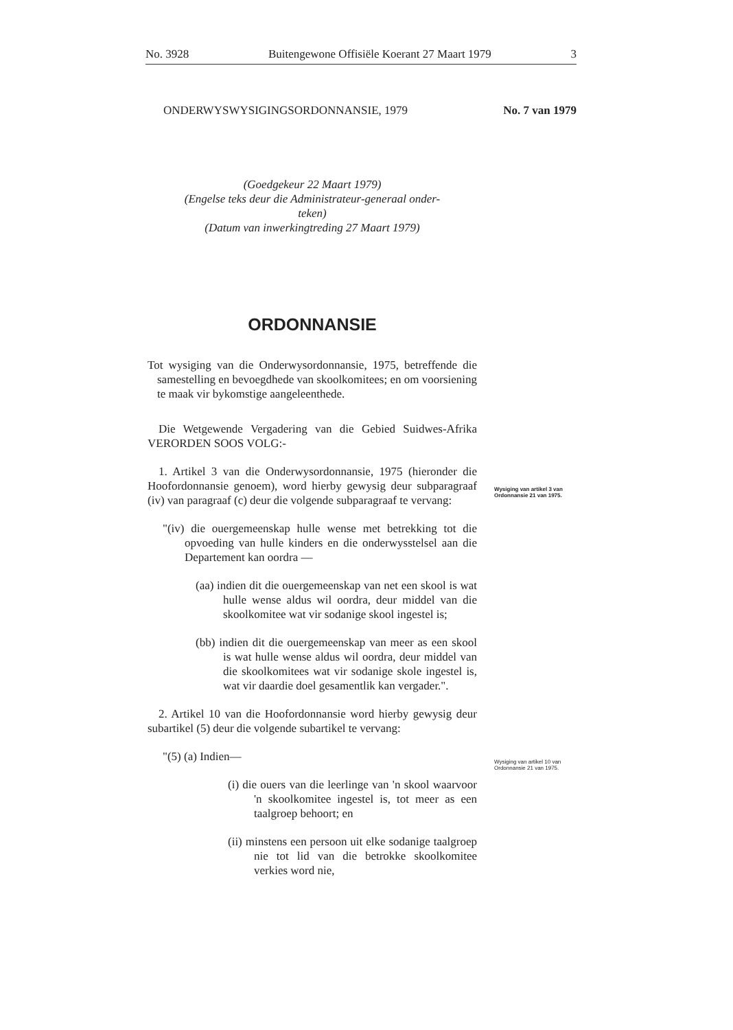No. 3928 Buitengewone Offisiële Koerant 27 Maart 1979 3
ONDERWYSWYSIGINGSORDONNANSIE, 1979 No. 7 van 1979
(Goedgekeur 22 Maart 1979)
(Engelse teks deur die Administrateur-generaal onder-
teken)
(Datum van inwerkingtreding 27 Maart 1979)
ORDONNANSIE
Tot wysiging van die Onderwysordonnansie, 1975, betreffende die samestelling en bevoegdhede van skoolkomitees; en om voorsiening te maak vir bykomstige aangeleenthede.
Die Wetgewende Vergadering van die Gebied Suidwes-Afrika VERORDEN SOOS VOLG:-
1. Artikel 3 van die Onderwysordonnansie, 1975 (hieronder die Hoofordonnansie genoem), word hierby gewysig deur subparagraaf (iv) van paragraaf (c) deur die volgende subparagraaf te vervang:
"(iv) die ouergemeenskap hulle wense met betrekking tot die opvoeding van hulle kinders en die onderwysstelsel aan die Departement kan oordra —
(aa) indien dit die ouergemeenskap van net een skool is wat hulle wense aldus wil oordra, deur middel van die skoolkomitee wat vir sodanige skool ingestel is;
(bb) indien dit die ouergemeenskap van meer as een skool is wat hulle wense aldus wil oordra, deur middel van die skoolkomitees wat vir sodanige skole ingestel is, wat vir daardie doel gesamentlik kan vergader.".
2. Artikel 10 van die Hoofordonnansie word hierby gewysig deur subartikel (5) deur die volgende subartikel te vervang:
"(5) (a) Indien—
(i) die ouers van die leerlinge van 'n skool waarvoor 'n skoolkomitee ingestel is, tot meer as een taalgroep behoort; en
(ii) minstens een persoon uit elke sodanige taalgroep nie tot lid van die betrokke skoolkomitee verkies word nie,
Wysiging van artikel 3 van Ordonnansie 21 van 1975.
Wysiging van artikel 10 van Ordonnansie 21 van 1975.